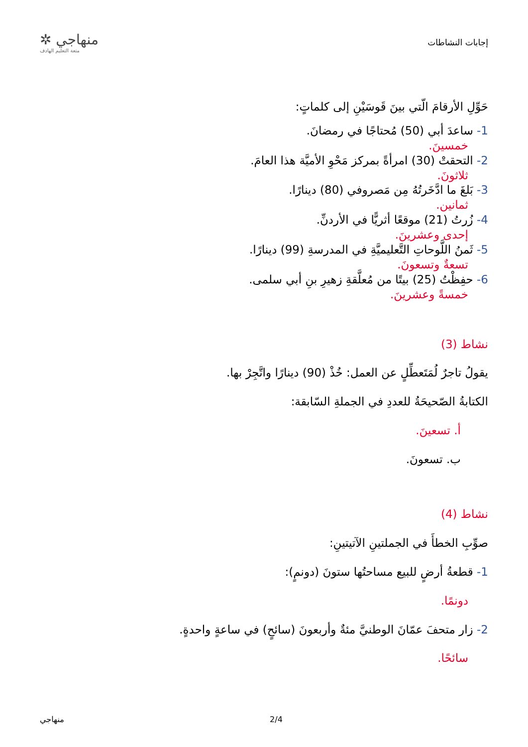إجابات النشاطات
منهاجي ✲
متعة التعليم الهادف
حَوِّلِ الأرقامَ الّتي بينَ قَوسَيْنِ إلى كلماتٍ:
1- ساعدَ أبي (50) مُحتاجًا في رمضانَ.
خمسينَ.
2- التحقتْ (30) امرأةً بمركز مَحْوِ الأميَّة هذا العامَ.
ثلاثونَ.
3- بَلغَ ما ادَّخَرتُهُ مِن مَصروفي (80) دينارًا.
ثمانين.
4- زُرتُ (21) موقعًا أثريًّا في الأردنِّ.
إحدى وعشرينَ.
5- ثَمنُ اللَّوحاتِ التَّعليميَّةِ في المدرسةِ (99) دينارًا.
تسعةٌ وتسعونَ.
6- حفِظْتُ (25) بيتًا من مُعلَّقةِ زهيرِ بنِ أبي سلمى.
خمسةً وعشرينَ.
نشاط (3)
يقولُ تاجرٌ لُمَتَعطِّلٍ عن العمل: خُذْ (90) دينارًا واتَّجِرْ بها.
الكتابةُ الصّحيحَةُ للعددِ في الجملةِ السّابقة:
أ. تسعينَ.
ب. تسعونَ.
نشاط (4)
صوِّبِ الخطأَ في الجملتينِ الآتيتينِ:
1- قطعةُ أرضٍ للبيع مساحتُها ستونَ (دونمٍ):
دونمًا.
2- زار متحفَ عمّانَ الوطنيَّ مئةٌ وأربعونَ (سائحٍ) في ساعةٍ واحدةٍ.
سائحًا.
منهاجي 2/4